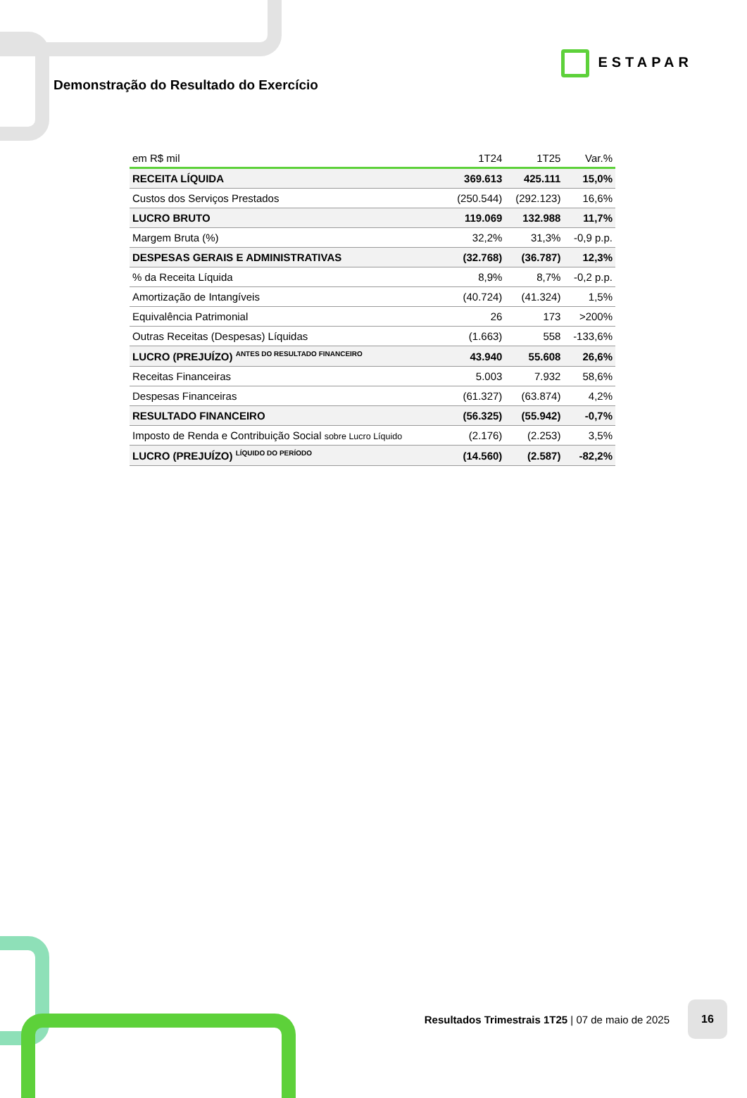ESTAPAR
Demonstração do Resultado do Exercício
| em R$ mil | 1T24 | 1T25 | Var.% |
| --- | --- | --- | --- |
| RECEITA LÍQUIDA | 369.613 | 425.111 | 15,0% |
| Custos dos Serviços Prestados | (250.544) | (292.123) | 16,6% |
| LUCRO BRUTO | 119.069 | 132.988 | 11,7% |
| Margem Bruta (%) | 32,2% | 31,3% | -0,9 p.p. |
| DESPESAS GERAIS E ADMINISTRATIVAS | (32.768) | (36.787) | 12,3% |
| % da Receita Líquida | 8,9% | 8,7% | -0,2 p.p. |
| Amortização de Intangíveis | (40.724) | (41.324) | 1,5% |
| Equivalência Patrimonial | 26 | 173 | >200% |
| Outras Receitas (Despesas) Líquidas | (1.663) | 558 | -133,6% |
| LUCRO (PREJUÍZO) <sup>ANTES DO RESULTADO FINANCEIRO</sup> | 43.940 | 55.608 | 26,6% |
| Receitas Financeiras | 5.003 | 7.932 | 58,6% |
| Despesas Financeiras | (61.327) | (63.874) | 4,2% |
| RESULTADO FINANCEIRO | (56.325) | (55.942) | -0,7% |
| Imposto de Renda e Contribuição Social sobre Lucro Líquido | (2.176) | (2.253) | 3,5% |
| LUCRO (PREJUÍZO) <sup>LÍQUIDO DO PERÍODO</sup> | (14.560) | (2.587) | -82,2% |
Resultados Trimestrais 1T25 | 07 de maio de 2025
16